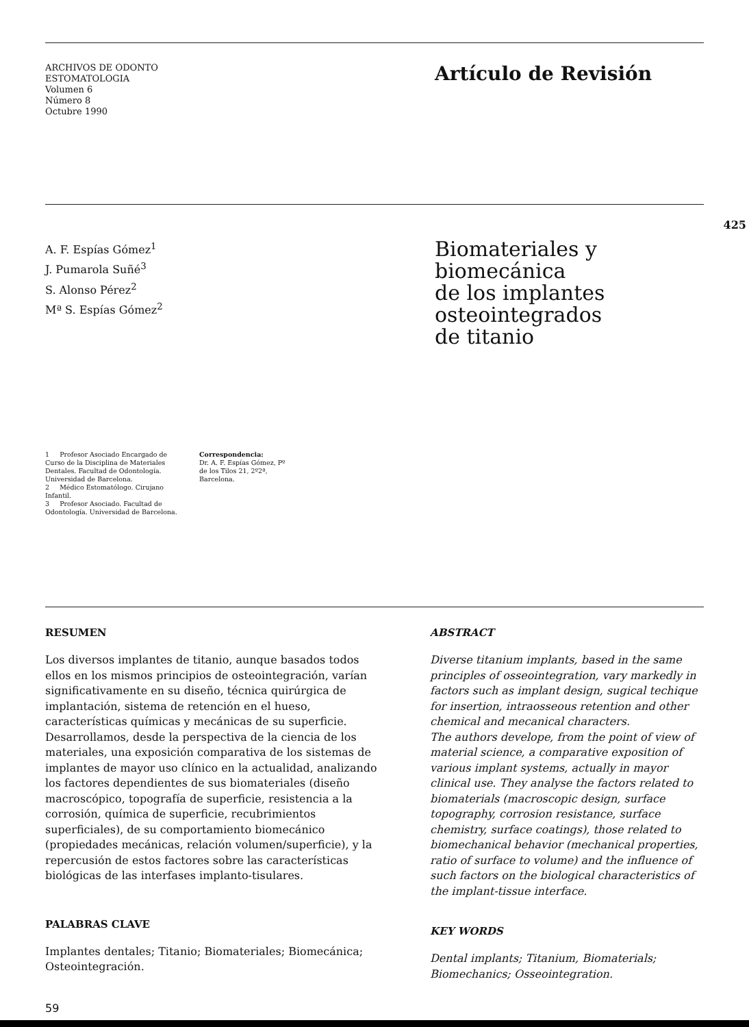ARCHIVOS DE ODONTO
ESTOMATOLOGIA
Volumen 6
Número 8
Octubre 1990
Artículo de Revisión
425
A. F. Espías Gómez<sup>1</sup>
J. Pumarola Suñé<sup>3</sup>
S. Alonso Pérez<sup>2</sup>
Mª S. Espías Gómez<sup>2</sup>
Biomateriales y biomecánica
de los implantes osteointegrados
de titanio
1 Profesor Asociado Encargado de Curso de la Disciplina de Materiales Dentales. Facultad de Odontología. Universidad de Barcelona.
2 Médico Estomatólogo. Cirujano Infantil.
3 Profesor Asociado. Facultad de Odontología. Universidad de Barcelona.
Correspondencia:
Dr. A. F. Espías Gómez, Pº de los Tilos 21, 2º2ª, Barcelona.
RESUMEN
Los diversos implantes de titanio, aunque basados todos ellos en los mismos principios de osteointegración, varían significativamente en su diseño, técnica quirúrgica de implantación, sistema de retención en el hueso, características químicas y mecánicas de su superficie.
Desarrollamos, desde la perspectiva de la ciencia de los materiales, una exposición comparativa de los sistemas de implantes de mayor uso clínico en la actualidad, analizando los factores dependientes de sus biomateriales (diseño macroscópico, topografía de superficie, resistencia a la corrosión, química de superficie, recubrimientos superficiales), de su comportamiento biomecánico (propiedades mecánicas, relación volumen/superficie), y la repercusión de estos factores sobre las características biológicas de las interfases implanto-tisulares.
PALABRAS CLAVE
Implantes dentales; Titanio; Biomateriales; Biomecánica; Osteointegración.
ABSTRACT
Diverse titanium implants, based in the same principles of osseointegration, vary markedly in factors such as implant design, sugical techique for insertion, intraosseous retention and other chemical and mecanical characters.
The authors develope, from the point of view of material science, a comparative exposition of various implant systems, actually in mayor clinical use. They analyse the factors related to biomaterials (macroscopic design, surface topography, corrosion resistance, surface chemistry, surface coatings), those related to biomechanical behavior (mechanical properties, ratio of surface to volume) and the influence of such factors on the biological characteristics of the implant-tissue interface.
KEY WORDS
Dental implants; Titanium, Biomaterials; Biomechanics; Osseointegration.
59